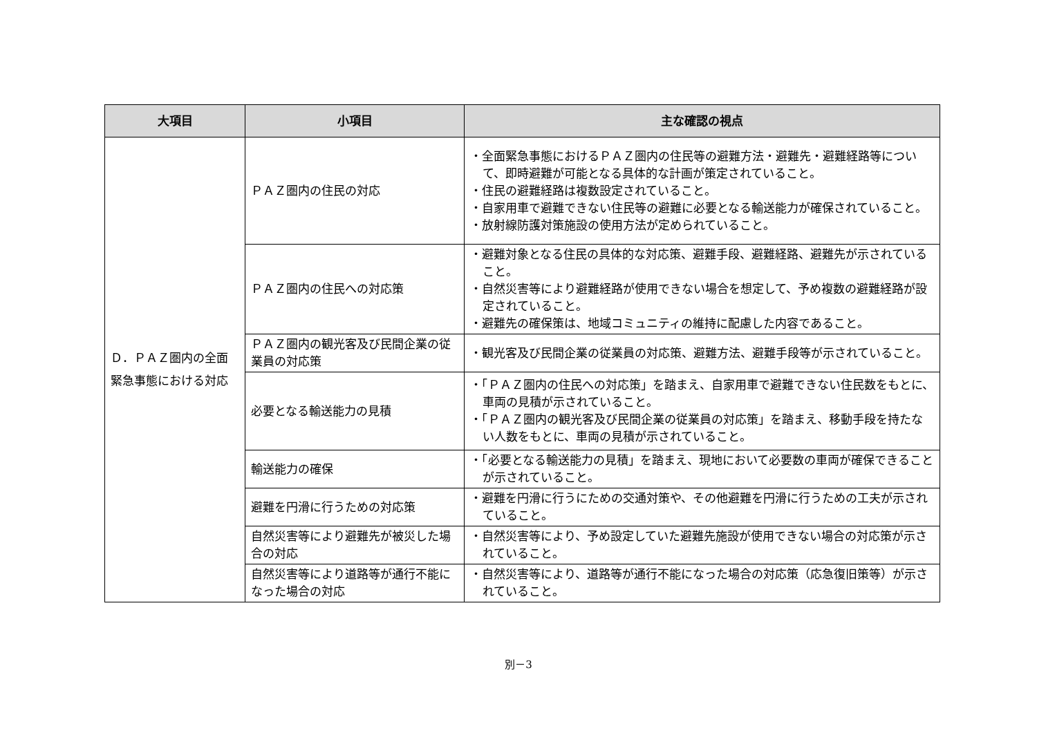| 大項目 | 小項目 | 主な確認の視点 |
| --- | --- | --- |
| Ｄ．ＰＡＺ圏内の全面緊急事態における対応 | ＰＡＺ圏内の住民の対応 | ・全面緊急事態におけるＰＡＺ圏内の住民等の避難方法・避難先・避難経路等について、即時避難が可能となる具体的な計画が策定されていること。 ・住民の避難経路は複数設定されていること。 ・自家用車で避難できない住民等の避難に必要となる輸送能力が確保されていること。 ・放射線防護対策施設の使用方法が定められていること。 |
| | ＰＡＺ圏内の住民への対応策 | ・避難対象となる住民の具体的な対応策、避難手段、避難経路、避難先が示されていること。 ・自然災害等により避難経路が使用できない場合を想定して、予め複数の避難経路が設定されていること。 ・避難先の確保策は、地域コミュニティの維持に配慮した内容であること。 |
| | ＰＡＺ圏内の観光客及び民間企業の従業員の対応策 | ・観光客及び民間企業の従業員の対応策、避難方法、避難手段等が示されていること。 |
| | 必要となる輸送能力の見積 | ・「ＰＡＺ圏内の住民への対応策」を踏まえ、自家用車で避難できない住民数をもとに、車両の見積が示されていること。 ・「ＰＡＺ圏内の観光客及び民間企業の従業員の対応策」を踏まえ、移動手段を持たない人数をもとに、車両の見積が示されていること。 |
| | 輸送能力の確保 | ・「必要となる輸送能力の見積」を踏まえ、現地において必要数の車両が確保できることが示されていること。 |
| | 避難を円滑に行うための対応策 | ・避難を円滑に行うにための交通対策や、その他避難を円滑に行うための工夫が示されていること。 |
| | 自然災害等により避難先が被災した場合の対応 | ・自然災害等により、予め設定していた避難先施設が使用できない場合の対応策が示されていること。 |
| | 自然災害等により道路等が通行不能になった場合の対応 | ・自然災害等により、道路等が通行不能になった場合の対応策（応急復旧策等）が示されていること。 |
別－3